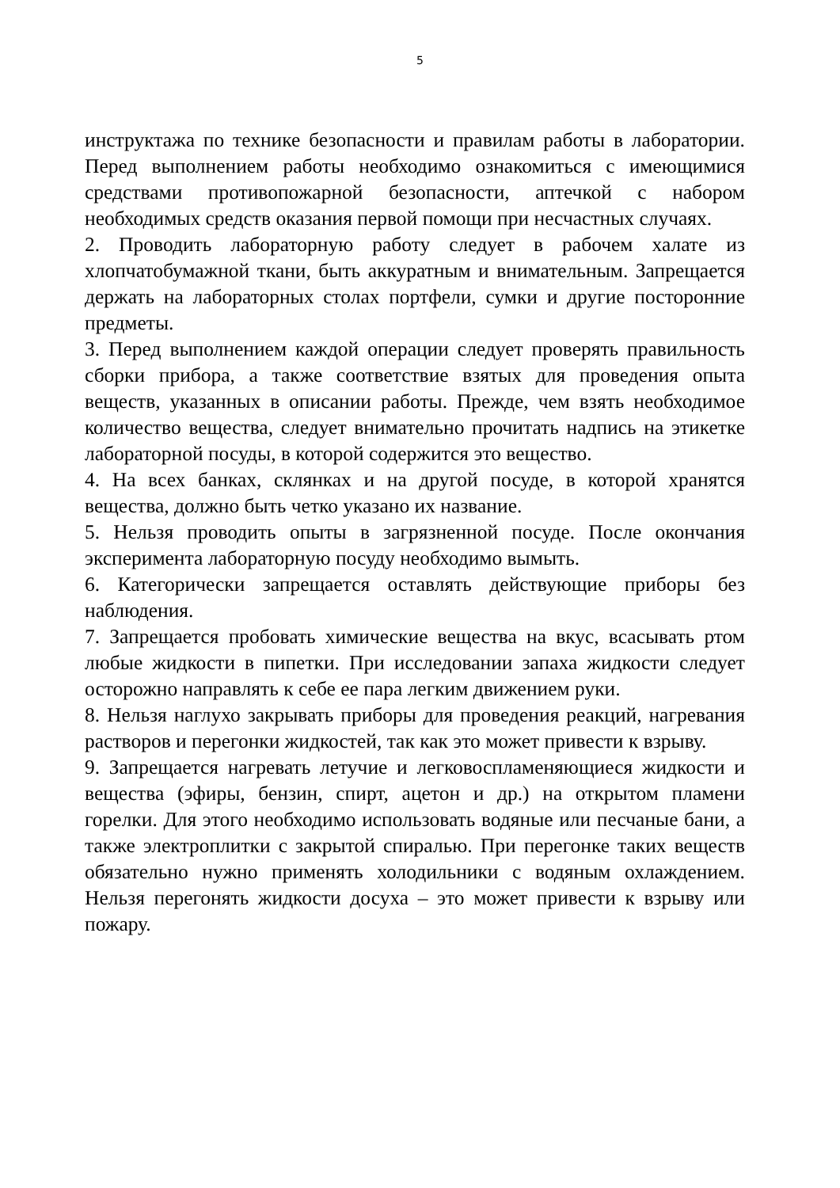5
инструктажа по технике безопасности и правилам работы в лаборатории. Перед выполнением работы необходимо ознакомиться с имеющимися средствами противопожарной безопасности, аптечкой с набором необходимых средств оказания первой помощи при несчастных случаях.
2. Проводить лабораторную работу следует в рабочем халате из хлопчатобумажной ткани, быть аккуратным и внимательным. Запрещается держать на лабораторных столах портфели, сумки и другие посторонние предметы.
3. Перед выполнением каждой операции следует проверять правильность сборки прибора, а также соответствие взятых для проведения опыта веществ, указанных в описании работы. Прежде, чем взять необходимое количество вещества, следует внимательно прочитать надпись на этикетке лабораторной посуды, в которой содержится это вещество.
4. На всех банках, склянках и на другой посуде, в которой хранятся вещества, должно быть четко указано их название.
5. Нельзя проводить опыты в загрязненной посуде. После окончания эксперимента лабораторную посуду необходимо вымыть.
6. Категорически запрещается оставлять действующие приборы без наблюдения.
7. Запрещается пробовать химические вещества на вкус, всасывать ртом любые жидкости в пипетки. При исследовании запаха жидкости следует осторожно направлять к себе ее пара легким движением руки.
8. Нельзя наглухо закрывать приборы для проведения реакций, нагревания растворов и перегонки жидкостей, так как это может привести к взрыву.
9. Запрещается нагревать летучие и легковоспламеняющиеся жидкости и вещества (эфиры, бензин, спирт, ацетон и др.) на открытом пламени горелки. Для этого необходимо использовать водяные или песчаные бани, а также электроплитки с закрытой спиралью. При перегонке таких веществ обязательно нужно применять холодильники с водяным охлаждением. Нельзя перегонять жидкости досуха – это может привести к взрыву или пожару.